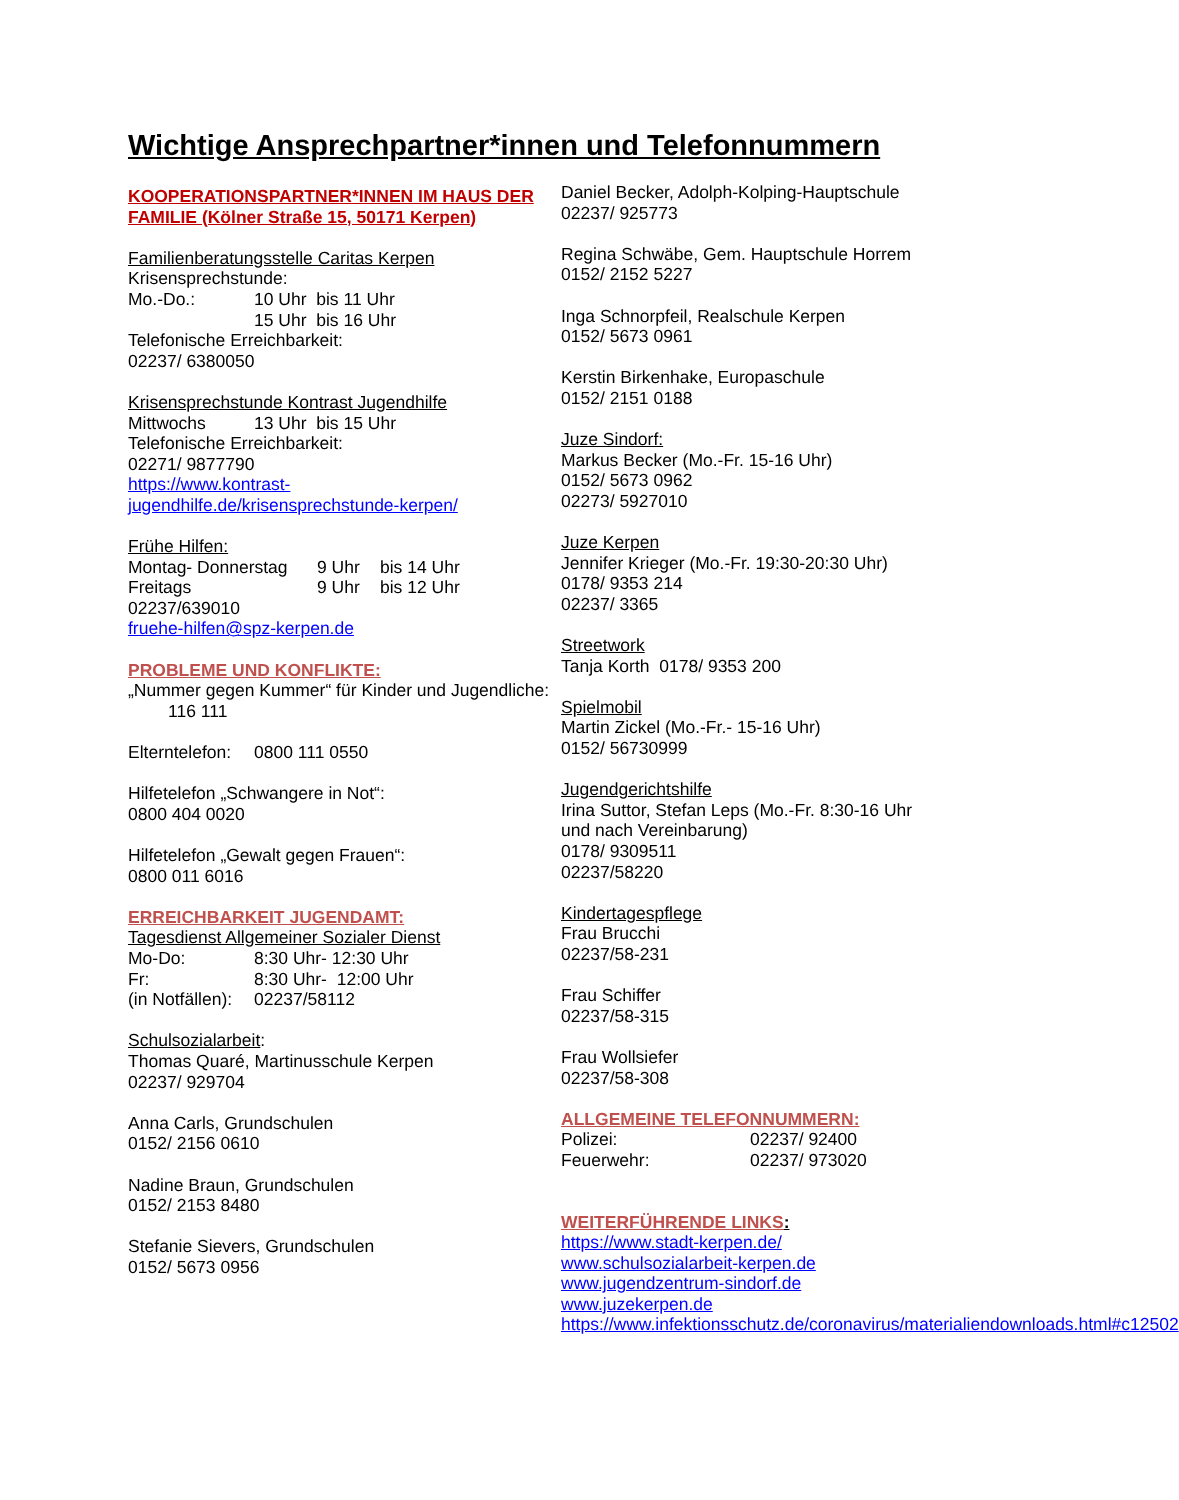Wichtige Ansprechpartner*innen und Telefonnummern
KOOPERATIONSPARTNER*INNEN IM HAUS DER FAMILIE (Kölner Straße 15, 50171 Kerpen)
Familienberatungsstelle Caritas Kerpen
Krisensprechstunde:
Mo.-Do.: 10 Uhr bis 11 Uhr
15 Uhr bis 16 Uhr
Telefonische Erreichbarkeit:
02237/ 6380050
Krisensprechstunde Kontrast Jugendhilfe
Mittwochs 13 Uhr bis 15 Uhr
Telefonische Erreichbarkeit:
02271/ 9877790
https://www.kontrast-jugendhilfe.de/krisensprechstunde-kerpen/
Frühe Hilfen:
Montag- Donnerstag 9 Uhr bis 14 Uhr
Freitags 9 Uhr bis 12 Uhr
02237/639010
fruehe-hilfen@spz-kerpen.de
PROBLEME UND KONFLIKTE:
„Nummer gegen Kummer“ für Kinder und Jugendliche: 116 111
Elterntelefon: 0800 111 0550
Hilfetelefon „Schwangere in Not“:
0800 404 0020
Hilfetelefon „Gewalt gegen Frauen“:
0800 011 6016
ERREICHBARKEIT JUGENDAMT:
Tagesdienst Allgemeiner Sozialer Dienst
Mo-Do: 8:30 Uhr- 12:30 Uhr
Fr: 8:30 Uhr- 12:00 Uhr
(in Notfällen): 02237/58112
Schulsozialarbeit:
Thomas Quaré, Martinusschule Kerpen
02237/ 929704
Anna Carls, Grundschulen
0152/ 2156 0610
Nadine Braun, Grundschulen
0152/ 2153 8480
Stefanie Sievers, Grundschulen
0152/ 5673 0956
Daniel Becker, Adolph-Kolping-Hauptschule
02237/ 925773
Regina Schwäbe, Gem. Hauptschule Horrem
0152/ 2152 5227
Inga Schnorpfeil, Realschule Kerpen
0152/ 5673 0961
Kerstin Birkenhake, Europaschule
0152/ 2151 0188
Juze Sindorf:
Markus Becker (Mo.-Fr. 15-16 Uhr)
0152/ 5673 0962
02273/ 5927010
Juze Kerpen
Jennifer Krieger (Mo.-Fr. 19:30-20:30 Uhr)
0178/ 9353 214
02237/ 3365
Streetwork
Tanja Korth 0178/ 9353 200
Spielmobil
Martin Zickel (Mo.-Fr.- 15-16 Uhr)
0152/ 56730999
Jugendgerichtshilfe
Irina Suttor, Stefan Leps (Mo.-Fr. 8:30-16 Uhr und nach Vereinbarung)
0178/ 9309511
02237/58220
Kindertagespflege
Frau Brucchi
02237/58-231
Frau Schiffer
02237/58-315
Frau Wollsiefer
02237/58-308
ALLGEMEINE TELEFONNUMMERN:
Polizei: 02237/ 92400
Feuerwehr: 02237/ 973020
WEITERFÜHRENDE LINKS:
https://www.stadt-kerpen.de/
www.schulsozialarbeit-kerpen.de
www.jugendzentrum-sindorf.de
www.juzekerpen.de
https://www.infektionsschutz.de/coronavirus/materialiendownloads.html#c12502